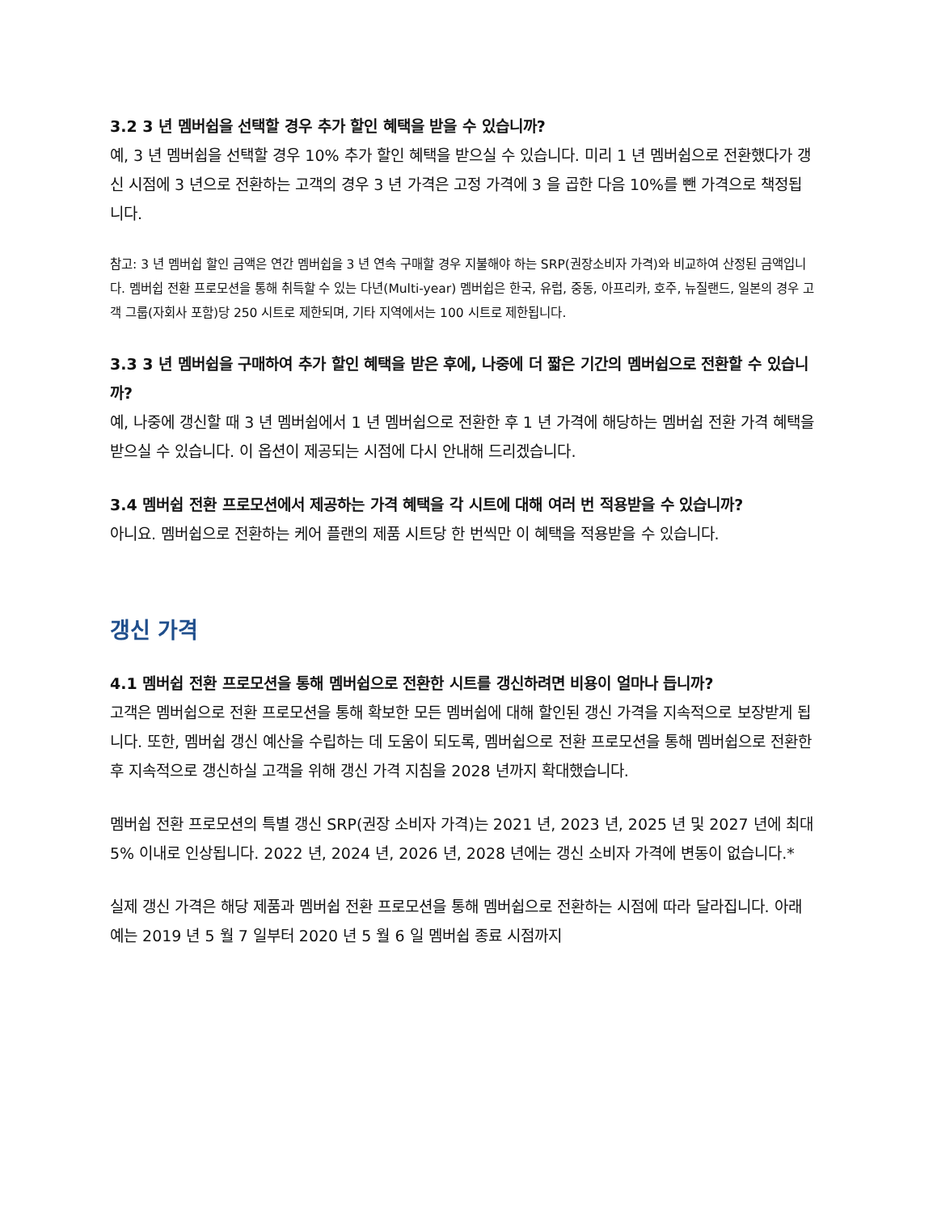3.2 3 년 멤버쉽을 선택할 경우 추가 할인 혜택을 받을 수 있습니까?
예, 3 년 멤버쉽을 선택할 경우 10% 추가 할인 혜택을 받으실 수 있습니다. 미리 1 년 멤버쉽으로 전환했다가 갱신 시점에 3 년으로 전환하는 고객의 경우 3 년 가격은 고정 가격에 3 을 곱한 다음 10%를 뺀 가격으로 책정됩니다.
참고: 3 년 멤버쉽 할인 금액은 연간 멤버쉽을 3 년 연속 구매할 경우 지불해야 하는 SRP(권장소비자 가격)와 비교하여 산정된 금액입니다. 멤버쉽 전환 프로모션을 통해 취득할 수 있는 다년(Multi-year) 멤버쉽은 한국, 유럽, 중동, 아프리카, 호주, 뉴질랜드, 일본의 경우 고객 그룹(자회사 포함)당 250 시트로 제한되며, 기타 지역에서는 100 시트로 제한됩니다.
3.3 3 년 멤버쉽을 구매하여 추가 할인 혜택을 받은 후에, 나중에 더 짧은 기간의 멤버쉽으로 전환할 수 있습니까?
예, 나중에 갱신할 때 3 년 멤버쉽에서 1 년 멤버쉽으로 전환한 후 1 년 가격에 해당하는 멤버쉽 전환 가격 혜택을 받으실 수 있습니다. 이 옵션이 제공되는 시점에 다시 안내해 드리겠습니다.
3.4 멤버쉽 전환 프로모션에서 제공하는 가격 혜택을 각 시트에 대해 여러 번 적용받을 수 있습니까?
아니요. 멤버쉽으로 전환하는 케어 플랜의 제품 시트당 한 번씩만 이 혜택을 적용받을 수 있습니다.
갱신 가격
4.1 멤버쉽 전환 프로모션을 통해 멤버쉽으로 전환한 시트를 갱신하려면 비용이 얼마나 듭니까?
고객은 멤버쉽으로 전환 프로모션을 통해 확보한 모든 멤버쉽에 대해 할인된 갱신 가격을 지속적으로 보장받게 됩니다. 또한, 멤버쉽 갱신 예산을 수립하는 데 도움이 되도록, 멤버쉽으로 전환 프로모션을 통해 멤버쉽으로 전환한 후 지속적으로 갱신하실 고객을 위해 갱신 가격 지침을 2028 년까지 확대했습니다.
멤버쉽 전환 프로모션의 특별 갱신 SRP(권장 소비자 가격)는 2021 년, 2023 년, 2025 년 및 2027 년에 최대 5% 이내로 인상됩니다. 2022 년, 2024 년, 2026 년, 2028 년에는 갱신 소비자 가격에 변동이 없습니다.*
실제 갱신 가격은 해당 제품과 멤버쉽 전환 프로모션을 통해 멤버쉽으로 전환하는 시점에 따라 달라집니다. 아래 예는 2019 년 5 월 7 일부터 2020 년 5 월 6 일 멤버쉽 종료 시점까지